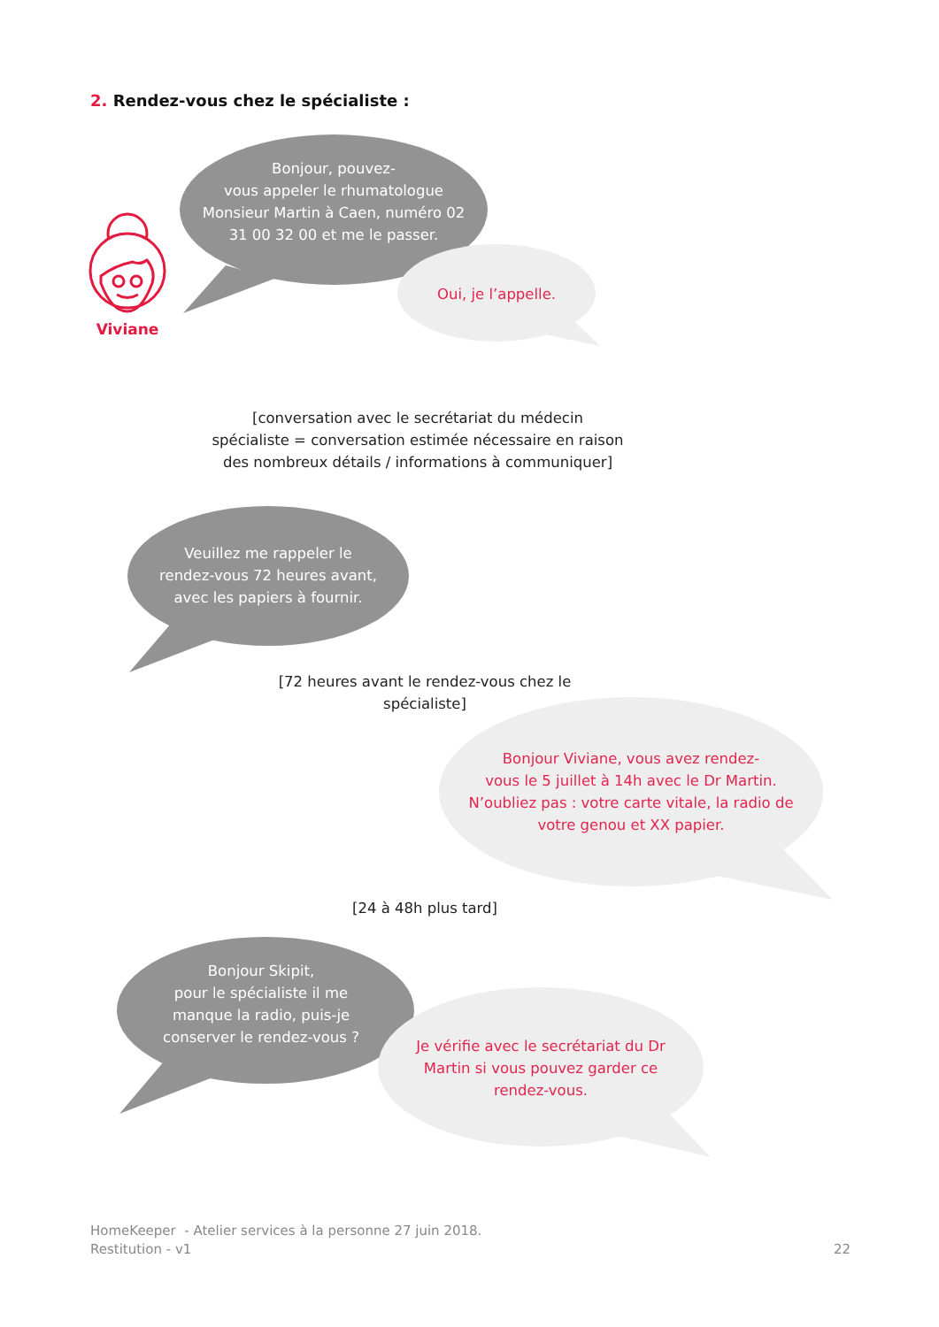2. Rendez-vous chez le spécialiste :
Bonjour, pouvez-
vous appeler le rhumatologue
Monsieur Martin à Caen, numéro 02
31 00 32 00 et me le passer.
Viviane
Oui, je l’appelle.
[conversation avec le secrétariat du médecin
spécialiste = conversation estimée nécessaire en raison
des nombreux détails / informations à communiquer]
Veuillez me rappeler le
rendez-vous 72 heures avant,
avec les papiers à fournir.
[72 heures avant le rendez-vous chez le
spécialiste]
Bonjour Viviane, vous avez rendez-
vous le 5 juillet à 14h avec le Dr Martin.
N’oubliez pas : votre carte vitale, la radio de
votre genou et XX papier.
[24 à 48h plus tard]
Bonjour Skipit,
pour le spécialiste il me
manque la radio, puis-je
conserver le rendez-vous ?
Je vérifie avec le secrétariat du Dr
Martin si vous pouvez garder ce
rendez-vous.
HomeKeeper - Atelier services à la personne 27 juin 2018.
Restitution - v1
22